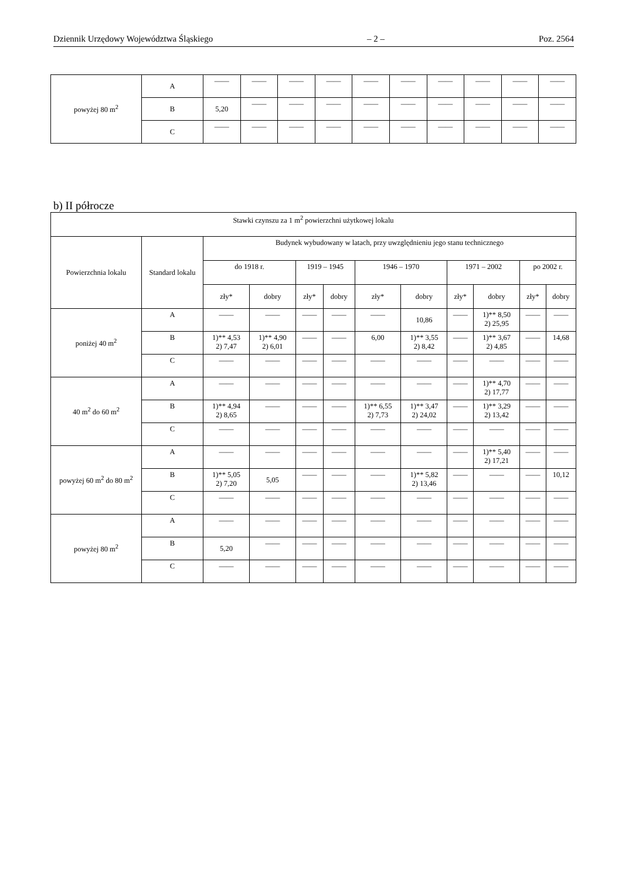Dziennik Urzędowy Województwa Śląskiego – 2 – Poz. 2564
| powyżej 80 m<sup>2</sup> | A | —— | —— | —— | —— | —— | —— | —— | —— | —— | —— |
| | B | 5,20 | —— | —— | —— | —— | —— | —— | —— | —— | —— |
| | C | —— | —— | —— | —— | —— | —— | —— | —— | —— | —— |
b) II półrocze
| Stawki czynszu za 1 m<sup>2</sup> powierzchni użytkowej lokalu | | | | | | | | | | | |
| Powierzchnia lokalu | Standard lokalu | Budynek wybudowany w latach, przy uwzględnieniu jego stanu technicznego | | | | | | | | | |
| | | do 1918 r. | | 1919 – 1945 | | 1946 – 1970 | | 1971 – 2002 | | po 2002 r. | |
| | | zły* | dobry | zły* | dobry | zły* | dobry | zły* | dobry | zły* | dobry |
| poniżej 40 m<sup>2</sup> | A | —— | —— | —— | —— | —— | 10,86 | —— | 1)** 8,50 2) 25,95 | —— | —— |
| | B | 1)** 4,53 2) 7,47 | 1)** 4,90 2) 6,01 | —— | —— | 6,00 | 1)** 3,55 2) 8,42 | —— | 1)** 3,67 2) 4,85 | —— | 14,68 |
| | C | —— | —— | —— | —— | —— | —— | —— | —— | —— | —— |
| 40 m<sup>2</sup> do 60 m<sup>2</sup> | A | —— | —— | —— | —— | —— | —— | —— | 1)** 4,70 2) 17,77 | —— | —— |
| | B | 1)** 4,94 2) 8,65 | —— | —— | —— | 1)** 6,55 2) 7,73 | 1)** 3,47 2) 24,02 | —— | 1)** 3,29 2) 13,42 | —— | —— |
| | C | —— | —— | —— | —— | —— | —— | —— | —— | —— | —— |
| powyżej 60 m<sup>2</sup> do 80 m<sup>2</sup> | A | —— | —— | —— | —— | —— | —— | —— | 1)** 5,40 2) 17,21 | —— | —— |
| | B | 1)** 5,05 2) 7,20 | 5,05 | —— | —— | —— | 1)** 5,82 2) 13,46 | —— | —— | —— | 10,12 |
| | C | —— | —— | —— | —— | —— | —— | —— | —— | —— | —— |
| powyżej 80 m<sup>2</sup> | A | —— | —— | —— | —— | —— | —— | —— | —— | —— | —— |
| | B | 5,20 | —— | —— | —— | —— | —— | —— | —— | —— | —— |
| | C | —— | —— | —— | —— | —— | —— | —— | —— | —— | —— |